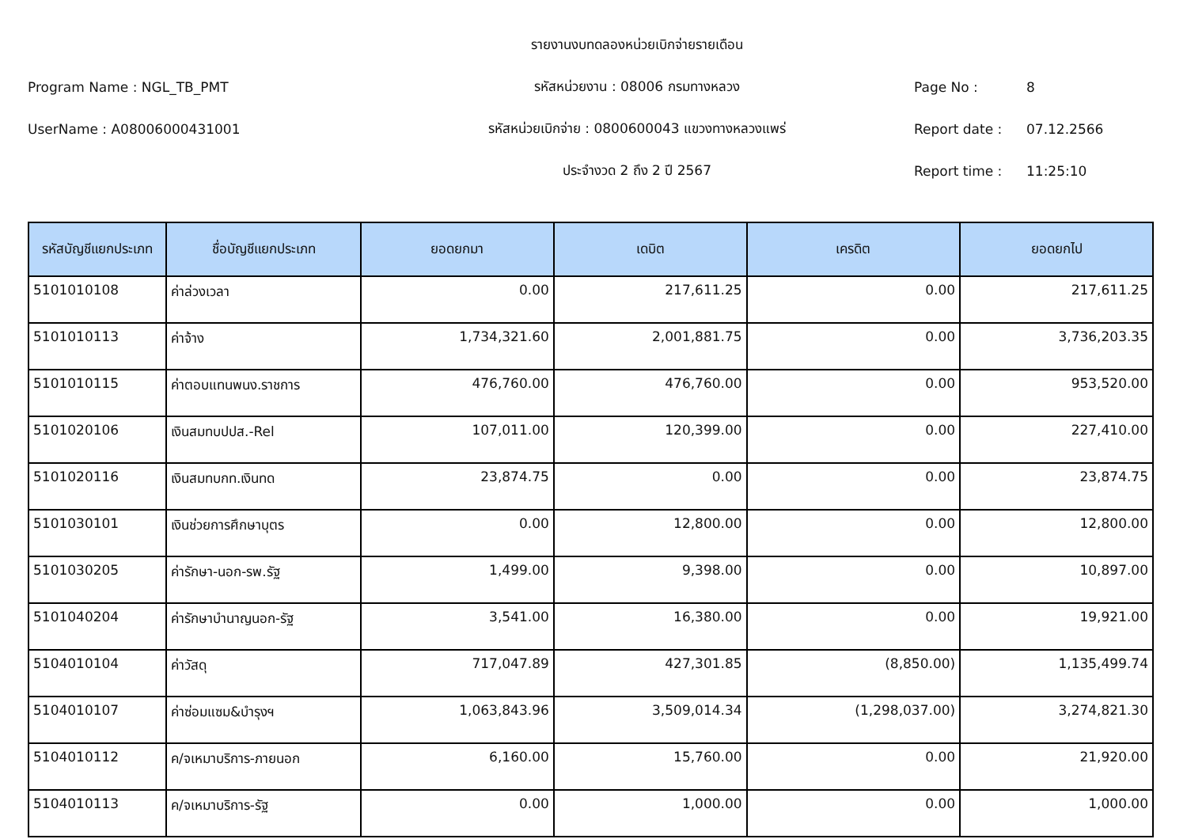รายงานงบทดลองหน่วยเบิกจ่ายรายเดือน
Program Name : NGL_TB_PMT รหัสหน่วยงาน : 08006 กรมทางหลวง Page No : 8
UserName : A08006000431001 รหัสหน่วยเบิกจ่าย : 0800600043 แขวงทางหลวงแพร่ Report date : 07.12.2566
ประจำงวด 2 ถึง 2 ปี 2567 Report time : 11:25:10
| รหัสบัญชีแยกประเภท | ชื่อบัญชีแยกประเภท | ยอดยกมา | เดบิต | เครดิต | ยอดยกไป |
| --- | --- | --- | --- | --- | --- |
| 5101010108 | ค่าล่วงเวลา | 0.00 | 217,611.25 | 0.00 | 217,611.25 |
| 5101010113 | ค่าจ้าง | 1,734,321.60 | 2,001,881.75 | 0.00 | 3,736,203.35 |
| 5101010115 | ค่าตอบแทนพนง.ราชการ | 476,760.00 | 476,760.00 | 0.00 | 953,520.00 |
| 5101020106 | เงินสมทบปปส.-Rel | 107,011.00 | 120,399.00 | 0.00 | 227,410.00 |
| 5101020116 | เงินสมทบกท.เงินทด | 23,874.75 | 0.00 | 0.00 | 23,874.75 |
| 5101030101 | เงินช่วยการศึกษาบุตร | 0.00 | 12,800.00 | 0.00 | 12,800.00 |
| 5101030205 | ค่ารักษา-นอก-รพ.รัฐ | 1,499.00 | 9,398.00 | 0.00 | 10,897.00 |
| 5101040204 | ค่ารักษาบำนาญนอก-รัฐ | 3,541.00 | 16,380.00 | 0.00 | 19,921.00 |
| 5104010104 | ค่าวัสดุ | 717,047.89 | 427,301.85 | (8,850.00) | 1,135,499.74 |
| 5104010107 | ค่าซ่อมแซม&บำรุงฯ | 1,063,843.96 | 3,509,014.34 | (1,298,037.00) | 3,274,821.30 |
| 5104010112 | ค/จเหมาบริการ-ภายนอก | 6,160.00 | 15,760.00 | 0.00 | 21,920.00 |
| 5104010113 | ค/จเหมาบริการ-รัฐ | 0.00 | 1,000.00 | 0.00 | 1,000.00 |